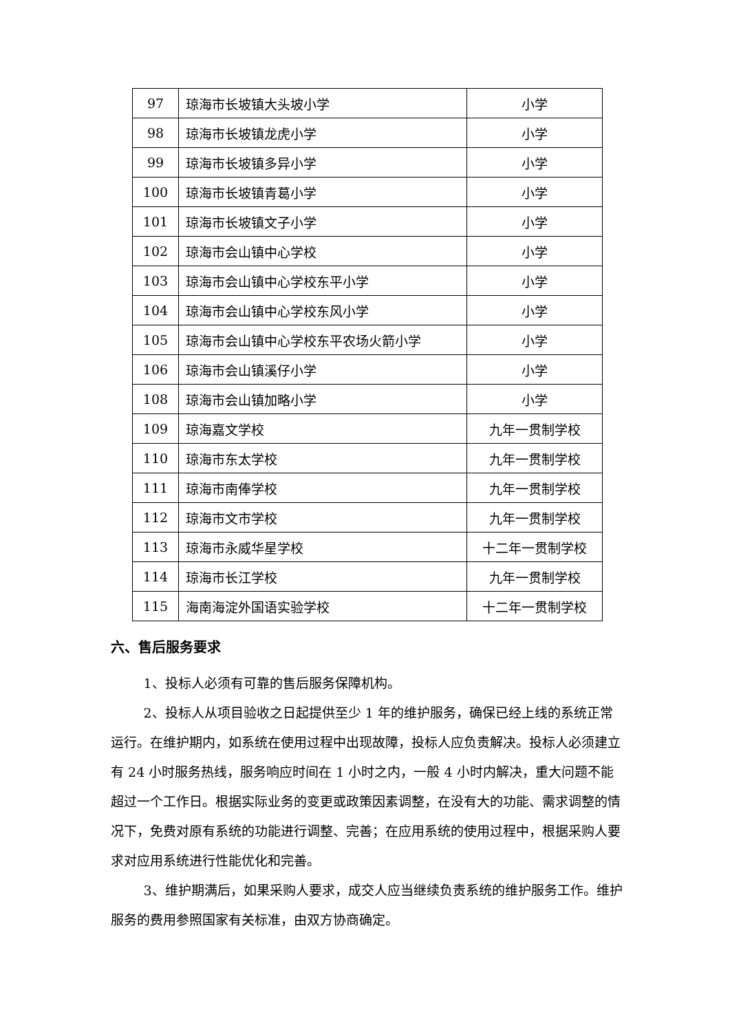| 97 | 琼海市长坡镇大头坡小学 | 小学 |
| 98 | 琼海市长坡镇龙虎小学 | 小学 |
| 99 | 琼海市长坡镇多异小学 | 小学 |
| 100 | 琼海市长坡镇青葛小学 | 小学 |
| 101 | 琼海市长坡镇文子小学 | 小学 |
| 102 | 琼海市会山镇中心学校 | 小学 |
| 103 | 琼海市会山镇中心学校东平小学 | 小学 |
| 104 | 琼海市会山镇中心学校东风小学 | 小学 |
| 105 | 琼海市会山镇中心学校东平农场火箭小学 | 小学 |
| 106 | 琼海市会山镇溪仔小学 | 小学 |
| 108 | 琼海市会山镇加略小学 | 小学 |
| 109 | 琼海嘉文学校 | 九年一贯制学校 |
| 110 | 琼海市东太学校 | 九年一贯制学校 |
| 111 | 琼海市南俸学校 | 九年一贯制学校 |
| 112 | 琼海市文市学校 | 九年一贯制学校 |
| 113 | 琼海市永威华星学校 | 十二年一贯制学校 |
| 114 | 琼海市长江学校 | 九年一贯制学校 |
| 115 | 海南海淀外国语实验学校 | 十二年一贯制学校 |
六、售后服务要求
1、投标人必须有可靠的售后服务保障机构。
2、投标人从项目验收之日起提供至少 1 年的维护服务，确保已经上线的系统正常运行。在维护期内，如系统在使用过程中出现故障，投标人应负责解决。投标人必须建立有 24 小时服务热线，服务响应时间在 1 小时之内，一般 4 小时内解决，重大问题不能超过一个工作日。根据实际业务的变更或政策因素调整，在没有大的功能、需求调整的情况下，免费对原有系统的功能进行调整、完善；在应用系统的使用过程中，根据采购人要求对应用系统进行性能优化和完善。
3、维护期满后，如果采购人要求，成交人应当继续负责系统的维护服务工作。维护服务的费用参照国家有关标准，由双方协商确定。